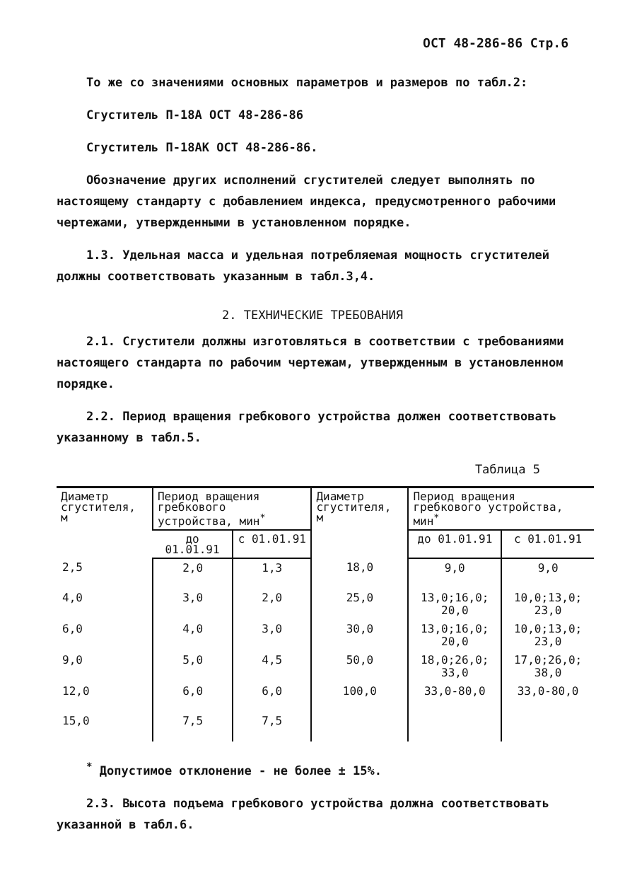ОСТ 48-286-86 Стр.6
То же со значениями основных параметров и размеров по табл.2:
Сгуститель П-18А ОСТ 48-286-86
Сгуститель П-18АК ОСТ 48-286-86.
Обозначение других исполнений сгустителей следует выполнять по настоящему стандарту с добавлением индекса, предусмотренного рабочими чертежами, утвержденными в установленном порядке.
1.3. Удельная масса и удельная потребляемая мощность сгустителей должны соответствовать указанным в табл.3,4.
2. ТЕХНИЧЕСКИЕ ТРЕБОВАНИЯ
2.1. Сгустители должны изготовляться в соответствии с требованиями настоящего стандарта по рабочим чертежам, утвержденным в установленном порядке.
2.2. Период вращения гребкового устройства должен соответствовать указанному в табл.5.
Таблица 5
| Диаметр сгустителя, м | Период вращения гребкового устройства, мин<sup>*</sup> | | Диаметр сгустителя, м | Период вращения гребкового устройства, мин<sup>*</sup> | |
| --- | --- | --- | --- | --- | --- |
| | до 01.01.91 | с 01.01.91 | | до 01.01.91 | с 01.01.91 |
| 2,5 | 2,0 | 1,3 | 18,0 | 9,0 | 9,0 |
| 4,0 | 3,0 | 2,0 | 25,0 | 13,0;16,0; 20,0 | 10,0;13,0; 23,0 |
| 6,0 | 4,0 | 3,0 | 30,0 | 13,0;16,0; 20,0 | 10,0;13,0; 23,0 |
| 9,0 | 5,0 | 4,5 | 50,0 | 18,0;26,0; 33,0 | 17,0;26,0; 38,0 |
| 12,0 | 6,0 | 6,0 | 100,0 | 33,0-80,0 | 33,0-80,0 |
| 15,0 | 7,5 | 7,5 | | | |
<sup>*</sup> Допустимое отклонение - не более ± 15%.
2.3. Высота подъема гребкового устройства должна соответствовать указанной в табл.6.